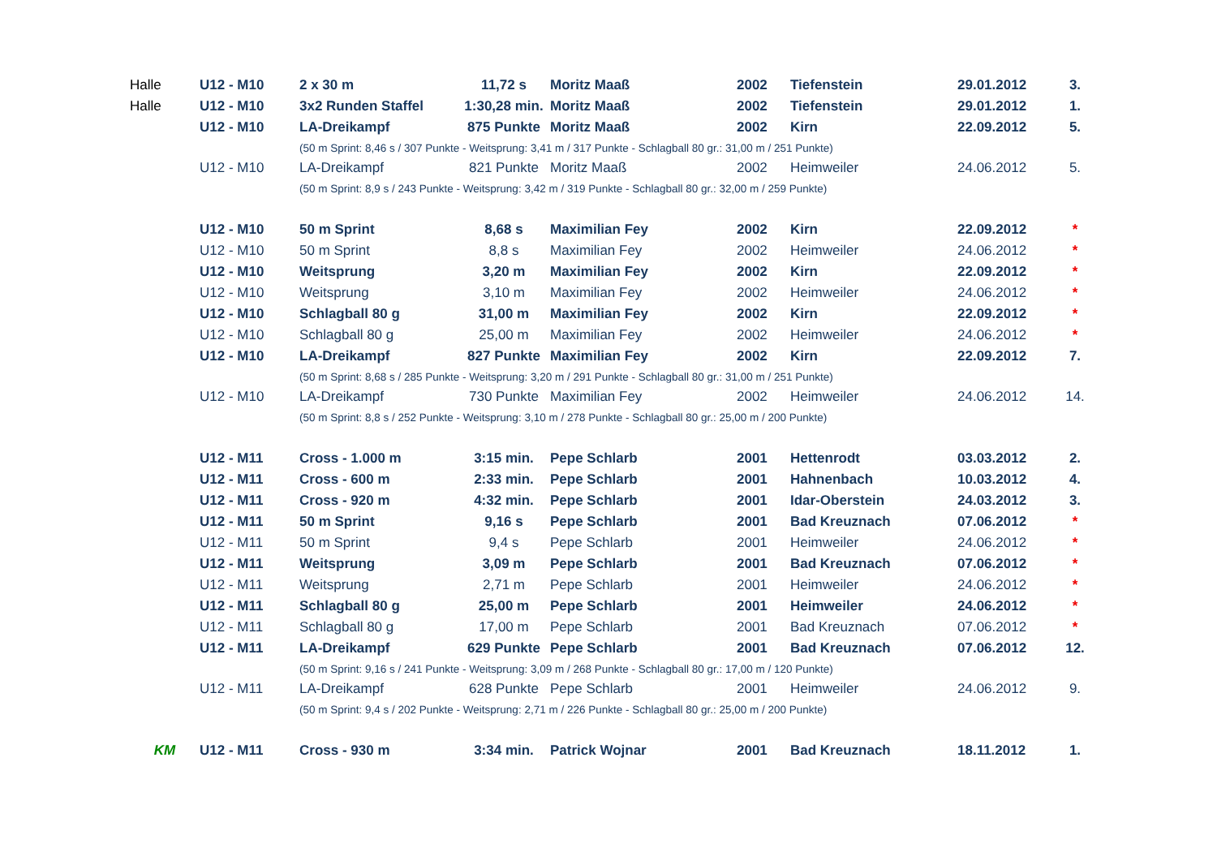| Halle | U12 - M10 | 2 x 30 m | 11,72 s | Moritz Maaß | 2002 | Tiefenstein | 29.01.2012 | 3. |
| Halle | U12 - M10 | 3x2 Runden Staffel | 1:30,28 min. | Moritz Maaß | 2002 | Tiefenstein | 29.01.2012 | 1. |
| | U12 - M10 | LA-Dreikampf | 875 Punkte | Moritz Maaß | 2002 | Kirn | 22.09.2012 | 5. |
| | | (50 m Sprint: 8,46 s / 307 Punkte - Weitsprung: 3,41 m / 317 Punkte - Schlagball 80 gr.: 31,00 m / 251 Punkte) | | | | | | |
| | U12 - M10 | LA-Dreikampf | 821 Punkte | Moritz Maaß | 2002 | Heimweiler | 24.06.2012 | 5. |
| | | (50 m Sprint: 8,9 s / 243 Punkte - Weitsprung: 3,42 m / 319 Punkte - Schlagball 80 gr.: 32,00 m / 259 Punkte) | | | | | | |
| | U12 - M10 | 50 m Sprint | 8,68 s | Maximilian Fey | 2002 | Kirn | 22.09.2012 | * |
| | U12 - M10 | 50 m Sprint | 8,8 s | Maximilian Fey | 2002 | Heimweiler | 24.06.2012 | * |
| | U12 - M10 | Weitsprung | 3,20 m | Maximilian Fey | 2002 | Kirn | 22.09.2012 | * |
| | U12 - M10 | Weitsprung | 3,10 m | Maximilian Fey | 2002 | Heimweiler | 24.06.2012 | * |
| | U12 - M10 | Schlagball 80 g | 31,00 m | Maximilian Fey | 2002 | Kirn | 22.09.2012 | * |
| | U12 - M10 | Schlagball 80 g | 25,00 m | Maximilian Fey | 2002 | Heimweiler | 24.06.2012 | * |
| | U12 - M10 | LA-Dreikampf | 827 Punkte | Maximilian Fey | 2002 | Kirn | 22.09.2012 | 7. |
| | | (50 m Sprint: 8,68 s / 285 Punkte - Weitsprung: 3,20 m / 291 Punkte - Schlagball 80 gr.: 31,00 m / 251 Punkte) | | | | | | |
| | U12 - M10 | LA-Dreikampf | 730 Punkte | Maximilian Fey | 2002 | Heimweiler | 24.06.2012 | 14. |
| | | (50 m Sprint: 8,8 s / 252 Punkte - Weitsprung: 3,10 m / 278 Punkte - Schlagball 80 gr.: 25,00 m / 200 Punkte) | | | | | | |
| | U12 - M11 | Cross - 1.000 m | 3:15 min. | Pepe Schlarb | 2001 | Hettenrodt | 03.03.2012 | 2. |
| | U12 - M11 | Cross - 600 m | 2:33 min. | Pepe Schlarb | 2001 | Hahnenbach | 10.03.2012 | 4. |
| | U12 - M11 | Cross - 920 m | 4:32 min. | Pepe Schlarb | 2001 | Idar-Oberstein | 24.03.2012 | 3. |
| | U12 - M11 | 50 m Sprint | 9,16 s | Pepe Schlarb | 2001 | Bad Kreuznach | 07.06.2012 | * |
| | U12 - M11 | 50 m Sprint | 9,4 s | Pepe Schlarb | 2001 | Heimweiler | 24.06.2012 | * |
| | U12 - M11 | Weitsprung | 3,09 m | Pepe Schlarb | 2001 | Bad Kreuznach | 07.06.2012 | * |
| | U12 - M11 | Weitsprung | 2,71 m | Pepe Schlarb | 2001 | Heimweiler | 24.06.2012 | * |
| | U12 - M11 | Schlagball 80 g | 25,00 m | Pepe Schlarb | 2001 | Heimweiler | 24.06.2012 | * |
| | U12 - M11 | Schlagball 80 g | 17,00 m | Pepe Schlarb | 2001 | Bad Kreuznach | 07.06.2012 | * |
| | U12 - M11 | LA-Dreikampf | 629 Punkte | Pepe Schlarb | 2001 | Bad Kreuznach | 07.06.2012 | 12. |
| | | (50 m Sprint: 9,16 s / 241 Punkte - Weitsprung: 3,09 m / 268 Punkte - Schlagball 80 gr.: 17,00 m / 120 Punkte) | | | | | | |
| | U12 - M11 | LA-Dreikampf | 628 Punkte | Pepe Schlarb | 2001 | Heimweiler | 24.06.2012 | 9. |
| | | (50 m Sprint: 9,4 s / 202 Punkte - Weitsprung: 2,71 m / 226 Punkte - Schlagball 80 gr.: 25,00 m / 200 Punkte) | | | | | | |
| KM | U12 - M11 | Cross - 930 m | 3:34 min. | Patrick Wojnar | 2001 | Bad Kreuznach | 18.11.2012 | 1. |